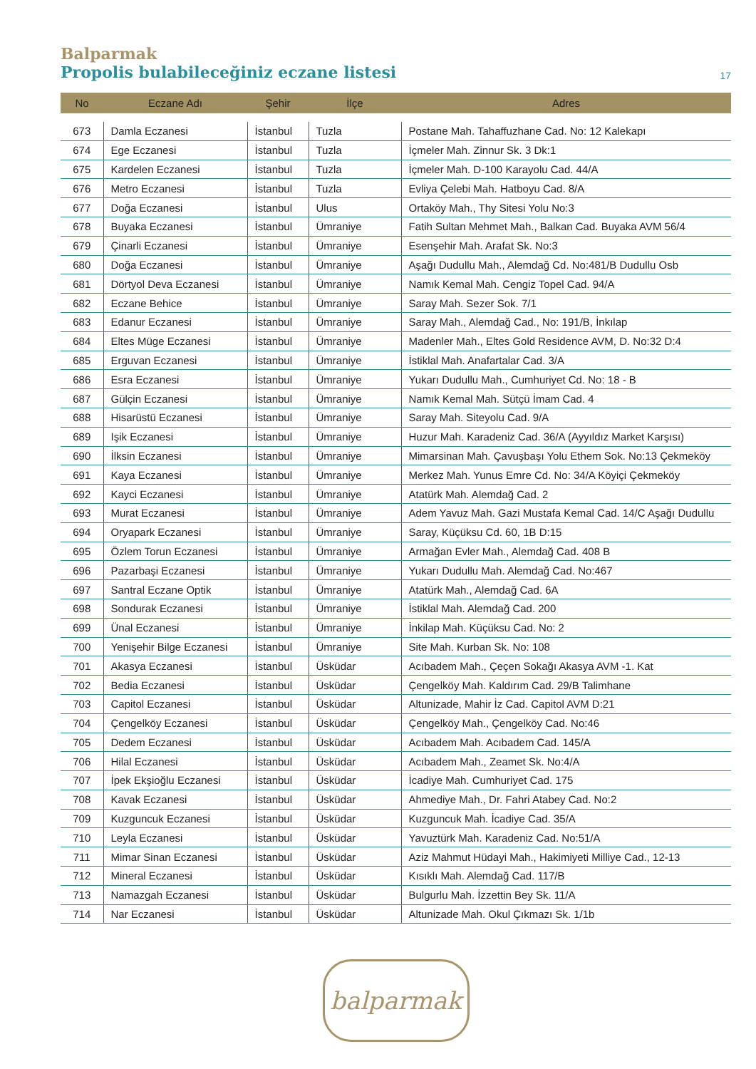Balparmak
Propolis bulabileceğiniz eczane listesi
17
| No | Eczane Adı | Şehir | İlçe | Adres |
| --- | --- | --- | --- | --- |
| 673 | Damla Eczanesi | İstanbul | Tuzla | Postane Mah. Tahaffuzhane Cad. No: 12 Kalekapı |
| 674 | Ege Eczanesi | İstanbul | Tuzla | İçmeler Mah. Zinnur Sk. 3 Dk:1 |
| 675 | Kardelen Eczanesi | İstanbul | Tuzla | İçmeler Mah. D-100 Karayolu Cad. 44/A |
| 676 | Metro Eczanesi | İstanbul | Tuzla | Evliya Çelebi Mah. Hatboyu Cad. 8/A |
| 677 | Doğa Eczanesi | İstanbul | Ulus | Ortaköy Mah., Thy Sitesi Yolu No:3 |
| 678 | Buyaka Eczanesi | İstanbul | Ümraniye | Fatih Sultan Mehmet Mah., Balkan Cad. Buyaka AVM 56/4 |
| 679 | Çinarli Eczanesi | İstanbul | Ümraniye | Esenşehir Mah. Arafat Sk. No:3 |
| 680 | Doğa Eczanesi | İstanbul | Ümraniye | Aşağı Dudullu Mah., Alemdağ Cd. No:481/B Dudullu Osb |
| 681 | Dörtyol Deva Eczanesi | İstanbul | Ümraniye | Namık Kemal Mah. Cengiz Topel Cad. 94/A |
| 682 | Eczane Behice | İstanbul | Ümraniye | Saray Mah. Sezer Sok. 7/1 |
| 683 | Edanur Eczanesi | İstanbul | Ümraniye | Saray Mah., Alemdağ Cad., No: 191/B, İnkılap |
| 684 | Eltes Müge Eczanesi | İstanbul | Ümraniye | Madenler Mah., Eltes Gold Residence AVM, D. No:32 D:4 |
| 685 | Erguvan Eczanesi | İstanbul | Ümraniye | İstiklal Mah. Anafartalar Cad. 3/A |
| 686 | Esra Eczanesi | İstanbul | Ümraniye | Yukarı Dudullu Mah., Cumhuriyet Cd. No: 18 - B |
| 687 | Gülçin Eczanesi | İstanbul | Ümraniye | Namık Kemal Mah. Sütçü İmam Cad. 4 |
| 688 | Hisarüstü Eczanesi | İstanbul | Ümraniye | Saray Mah. Siteyolu Cad. 9/A |
| 689 | Işik Eczanesi | İstanbul | Ümraniye | Huzur Mah. Karadeniz Cad. 36/A (Ayyıldız Market Karşısı) |
| 690 | İlksin Eczanesi | İstanbul | Ümraniye | Mimarsinan Mah. Çavuşbaşı Yolu Ethem Sok. No:13 Çekmeköy |
| 691 | Kaya Eczanesi | İstanbul | Ümraniye | Merkez Mah. Yunus Emre Cd. No: 34/A Köyiçi Çekmeköy |
| 692 | Kayci Eczanesi | İstanbul | Ümraniye | Atatürk Mah. Alemdağ Cad. 2 |
| 693 | Murat Eczanesi | İstanbul | Ümraniye | Adem Yavuz Mah. Gazi Mustafa Kemal Cad. 14/C Aşağı Dudullu |
| 694 | Oryapark Eczanesi | İstanbul | Ümraniye | Saray, Küçüksu Cd. 60, 1B D:15 |
| 695 | Özlem Torun Eczanesi | İstanbul | Ümraniye | Armağan Evler Mah., Alemdağ Cad. 408 B |
| 696 | Pazarbaşi Eczanesi | İstanbul | Ümraniye | Yukarı Dudullu Mah. Alemdağ Cad. No:467 |
| 697 | Santral Eczane Optik | İstanbul | Ümraniye | Atatürk Mah., Alemdağ Cad. 6A |
| 698 | Sondurak Eczanesi | İstanbul | Ümraniye | İstiklal Mah. Alemdağ Cad. 200 |
| 699 | Ünal Eczanesi | İstanbul | Ümraniye | İnkilap Mah. Küçüksu Cad. No: 2 |
| 700 | Yenişehir Bilge Eczanesi | İstanbul | Ümraniye | Site Mah. Kurban Sk. No: 108 |
| 701 | Akasya Eczanesi | İstanbul | Üsküdar | Acıbadem Mah., Çeçen Sokağı Akasya AVM -1. Kat |
| 702 | Bedia Eczanesi | İstanbul | Üsküdar | Çengelköy Mah. Kaldırım Cad. 29/B Talimhane |
| 703 | Capitol Eczanesi | İstanbul | Üsküdar | Altunizade, Mahir İz Cad. Capitol AVM D:21 |
| 704 | Çengelköy Eczanesi | İstanbul | Üsküdar | Çengelköy Mah., Çengelköy Cad. No:46 |
| 705 | Dedem Eczanesi | İstanbul | Üsküdar | Acıbadem Mah. Acıbadem Cad. 145/A |
| 706 | Hilal Eczanesi | İstanbul | Üsküdar | Acıbadem Mah., Zeamet Sk. No:4/A |
| 707 | İpek Ekşioğlu Eczanesi | İstanbul | Üsküdar | İcadiye Mah. Cumhuriyet Cad. 175 |
| 708 | Kavak Eczanesi | İstanbul | Üsküdar | Ahmediye Mah., Dr. Fahri Atabey Cad. No:2 |
| 709 | Kuzguncuk Eczanesi | İstanbul | Üsküdar | Kuzguncuk Mah. İcadiye Cad. 35/A |
| 710 | Leyla Eczanesi | İstanbul | Üsküdar | Yavuztürk Mah. Karadeniz Cad. No:51/A |
| 711 | Mimar Sinan Eczanesi | İstanbul | Üsküdar | Aziz Mahmut Hüdayi Mah., Hakimiyeti Milliye Cad., 12-13 |
| 712 | Mineral Eczanesi | İstanbul | Üsküdar | Kısıklı Mah. Alemdağ Cad. 117/B |
| 713 | Namazgah Eczanesi | İstanbul | Üsküdar | Bulgurlu Mah. İzzettin Bey Sk. 11/A |
| 714 | Nar Eczanesi | İstanbul | Üsküdar | Altunizade Mah. Okul Çıkmazı Sk. 1/1b |
balparmak